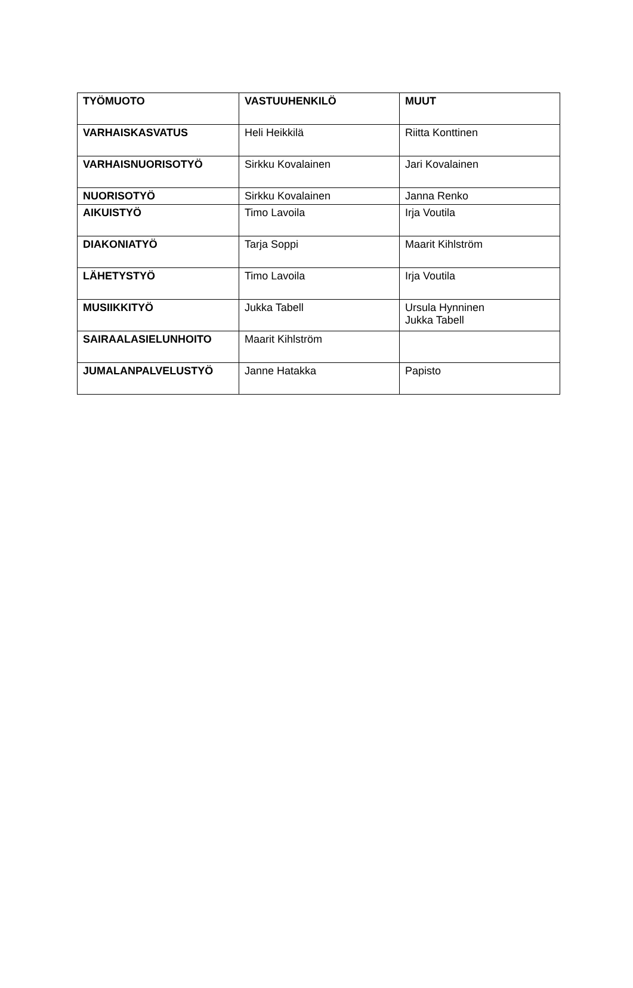| TYÖMUOTO | VASTUUHENKILÖ | MUUT |
| --- | --- | --- |
| VARHAISKASVATUS | Heli Heikkilä | Riitta Konttinen |
| VARHAISNUORISOTYÖ | Sirkku Kovalainen | Jari Kovalainen |
| NUORISOTYÖ | Sirkku Kovalainen | Janna Renko |
| AIKUISTYÖ | Timo Lavoila | Irja Voutila |
| DIAKONIATYÖ | Tarja Soppi | Maarit Kihlström |
| LÄHETYSTYÖ | Timo Lavoila | Irja Voutila |
| MUSIIKKITYÖ | Jukka Tabell | Ursula Hynninen Jukka Tabell |
| SAIRAALASIELUNHOITO | Maarit Kihlström | |
| JUMALANPALVELUSTYÖ | Janne Hatakka | Papisto |